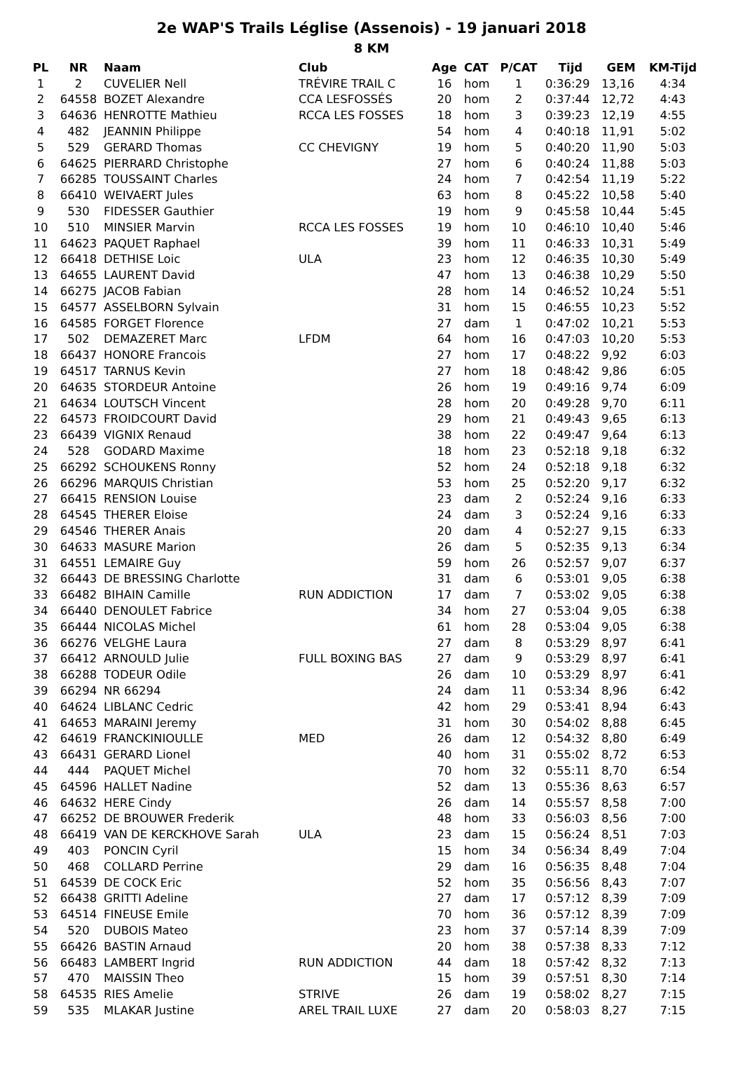2e WAP'S Trails Léglise (Assenois) - 19 januari 2018
8 KM
| PL | NR | Naam | Club | Age | CAT | P/CAT | Tijd | GEM | KM-Tijd |
| --- | --- | --- | --- | --- | --- | --- | --- | --- | --- |
| 1 | 2 | CUVELIER Nell | TRÉVIRE TRAIL C | 16 | hom | 1 | 0:36:29 | 13,16 | 4:34 |
| 2 | 64558 | BOZET Alexandre | CCA LESFOSSÉS | 20 | hom | 2 | 0:37:44 | 12,72 | 4:43 |
| 3 | 64636 | HENROTTE Mathieu | RCCA LES FOSSES | 18 | hom | 3 | 0:39:23 | 12,19 | 4:55 |
| 4 | 482 | JEANNIN Philippe | | 54 | hom | 4 | 0:40:18 | 11,91 | 5:02 |
| 5 | 529 | GERARD Thomas | CC CHEVIGNY | 19 | hom | 5 | 0:40:20 | 11,90 | 5:03 |
| 6 | 64625 | PIERRARD Christophe | | 27 | hom | 6 | 0:40:24 | 11,88 | 5:03 |
| 7 | 66285 | TOUSSAINT Charles | | 24 | hom | 7 | 0:42:54 | 11,19 | 5:22 |
| 8 | 66410 | WEIVAERT Jules | | 63 | hom | 8 | 0:45:22 | 10,58 | 5:40 |
| 9 | 530 | FIDESSER Gauthier | | 19 | hom | 9 | 0:45:58 | 10,44 | 5:45 |
| 10 | 510 | MINSIER Marvin | RCCA LES FOSSES | 19 | hom | 10 | 0:46:10 | 10,40 | 5:46 |
| 11 | 64623 | PAQUET Raphael | | 39 | hom | 11 | 0:46:33 | 10,31 | 5:49 |
| 12 | 66418 | DETHISE Loic | ULA | 23 | hom | 12 | 0:46:35 | 10,30 | 5:49 |
| 13 | 64655 | LAURENT David | | 47 | hom | 13 | 0:46:38 | 10,29 | 5:50 |
| 14 | 66275 | JACOB Fabian | | 28 | hom | 14 | 0:46:52 | 10,24 | 5:51 |
| 15 | 64577 | ASSELBORN Sylvain | | 31 | hom | 15 | 0:46:55 | 10,23 | 5:52 |
| 16 | 64585 | FORGET Florence | | 27 | dam | 1 | 0:47:02 | 10,21 | 5:53 |
| 17 | 502 | DEMAZERET Marc | LFDM | 64 | hom | 16 | 0:47:03 | 10,20 | 5:53 |
| 18 | 66437 | HONORE Francois | | 27 | hom | 17 | 0:48:22 | 9,92 | 6:03 |
| 19 | 64517 | TARNUS Kevin | | 27 | hom | 18 | 0:48:42 | 9,86 | 6:05 |
| 20 | 64635 | STORDEUR Antoine | | 26 | hom | 19 | 0:49:16 | 9,74 | 6:09 |
| 21 | 64634 | LOUTSCH Vincent | | 28 | hom | 20 | 0:49:28 | 9,70 | 6:11 |
| 22 | 64573 | FROIDCOURT David | | 29 | hom | 21 | 0:49:43 | 9,65 | 6:13 |
| 23 | 66439 | VIGNIX Renaud | | 38 | hom | 22 | 0:49:47 | 9,64 | 6:13 |
| 24 | 528 | GODARD Maxime | | 18 | hom | 23 | 0:52:18 | 9,18 | 6:32 |
| 25 | 66292 | SCHOUKENS Ronny | | 52 | hom | 24 | 0:52:18 | 9,18 | 6:32 |
| 26 | 66296 | MARQUIS Christian | | 53 | hom | 25 | 0:52:20 | 9,17 | 6:32 |
| 27 | 66415 | RENSION Louise | | 23 | dam | 2 | 0:52:24 | 9,16 | 6:33 |
| 28 | 64545 | THERER Eloise | | 24 | dam | 3 | 0:52:24 | 9,16 | 6:33 |
| 29 | 64546 | THERER Anais | | 20 | dam | 4 | 0:52:27 | 9,15 | 6:33 |
| 30 | 64633 | MASURE Marion | | 26 | dam | 5 | 0:52:35 | 9,13 | 6:34 |
| 31 | 64551 | LEMAIRE Guy | | 59 | hom | 26 | 0:52:57 | 9,07 | 6:37 |
| 32 | 66443 | DE BRESSING Charlotte | | 31 | dam | 6 | 0:53:01 | 9,05 | 6:38 |
| 33 | 66482 | BIHAIN Camille | RUN ADDICTION | 17 | dam | 7 | 0:53:02 | 9,05 | 6:38 |
| 34 | 66440 | DENOULET Fabrice | | 34 | hom | 27 | 0:53:04 | 9,05 | 6:38 |
| 35 | 66444 | NICOLAS Michel | | 61 | hom | 28 | 0:53:04 | 9,05 | 6:38 |
| 36 | 66276 | VELGHE Laura | | 27 | dam | 8 | 0:53:29 | 8,97 | 6:41 |
| 37 | 66412 | ARNOULD Julie | FULL BOXING BAS | 27 | dam | 9 | 0:53:29 | 8,97 | 6:41 |
| 38 | 66288 | TODEUR Odile | | 26 | dam | 10 | 0:53:29 | 8,97 | 6:41 |
| 39 | 66294 | NR 66294 | | 24 | dam | 11 | 0:53:34 | 8,96 | 6:42 |
| 40 | 64624 | LIBLANC Cedric | | 42 | hom | 29 | 0:53:41 | 8,94 | 6:43 |
| 41 | 64653 | MARAINI Jeremy | | 31 | hom | 30 | 0:54:02 | 8,88 | 6:45 |
| 42 | 64619 | FRANCKINIOULLE | MED | 26 | dam | 12 | 0:54:32 | 8,80 | 6:49 |
| 43 | 66431 | GERARD Lionel | | 40 | hom | 31 | 0:55:02 | 8,72 | 6:53 |
| 44 | 444 | PAQUET Michel | | 70 | hom | 32 | 0:55:11 | 8,70 | 6:54 |
| 45 | 64596 | HALLET Nadine | | 52 | dam | 13 | 0:55:36 | 8,63 | 6:57 |
| 46 | 64632 | HERE Cindy | | 26 | dam | 14 | 0:55:57 | 8,58 | 7:00 |
| 47 | 66252 | DE BROUWER Frederik | | 48 | hom | 33 | 0:56:03 | 8,56 | 7:00 |
| 48 | 66419 | VAN DE KERCKHOVE Sarah | ULA | 23 | dam | 15 | 0:56:24 | 8,51 | 7:03 |
| 49 | 403 | PONCIN Cyril | | 15 | hom | 34 | 0:56:34 | 8,49 | 7:04 |
| 50 | 468 | COLLARD Perrine | | 29 | dam | 16 | 0:56:35 | 8,48 | 7:04 |
| 51 | 64539 | DE COCK Eric | | 52 | hom | 35 | 0:56:56 | 8,43 | 7:07 |
| 52 | 66438 | GRITTI Adeline | | 27 | dam | 17 | 0:57:12 | 8,39 | 7:09 |
| 53 | 64514 | FINEUSE Emile | | 70 | hom | 36 | 0:57:12 | 8,39 | 7:09 |
| 54 | 520 | DUBOIS Mateo | | 23 | hom | 37 | 0:57:14 | 8,39 | 7:09 |
| 55 | 66426 | BASTIN Arnaud | | 20 | hom | 38 | 0:57:38 | 8,33 | 7:12 |
| 56 | 66483 | LAMBERT Ingrid | RUN ADDICTION | 44 | dam | 18 | 0:57:42 | 8,32 | 7:13 |
| 57 | 470 | MAISSIN Theo | | 15 | hom | 39 | 0:57:51 | 8,30 | 7:14 |
| 58 | 64535 | RIES Amelie | STRIVE | 26 | dam | 19 | 0:58:02 | 8,27 | 7:15 |
| 59 | 535 | MLAKAR Justine | AREL TRAIL LUXE | 27 | dam | 20 | 0:58:03 | 8,27 | 7:15 |